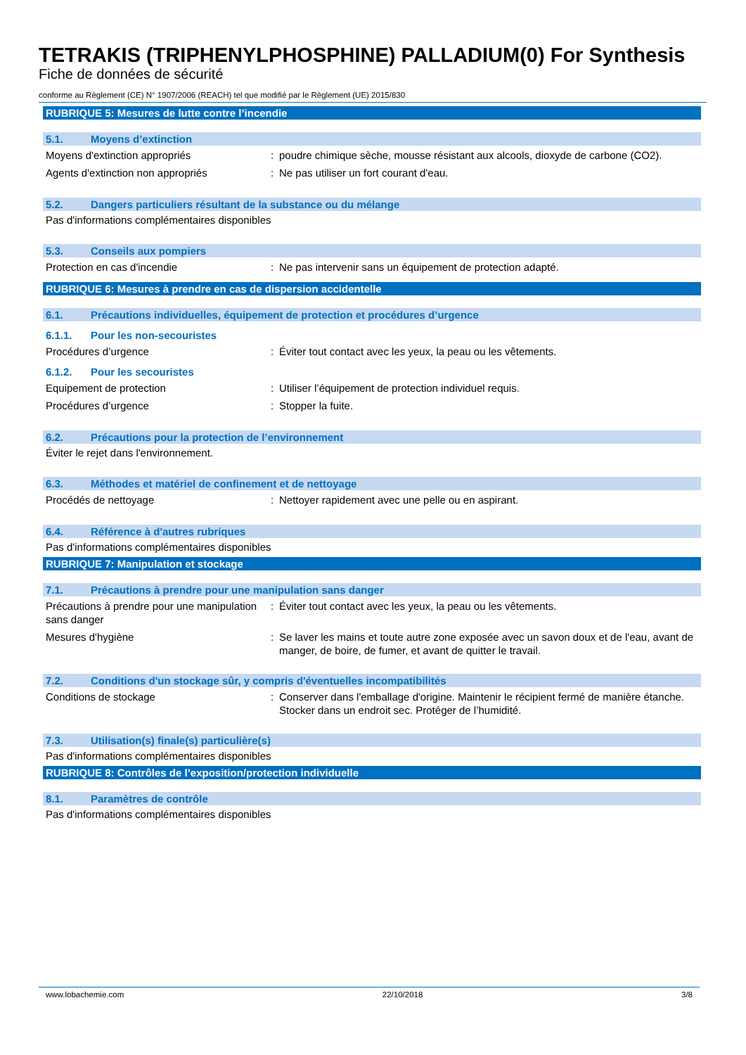TETRAKIS (TRIPHENYLPHOSPHINE) PALLADIUM(0) For Synthesis
Fiche de données de sécurité
conforme au Règlement (CE) N° 1907/2006 (REACH) tel que modifié par le Règlement (UE) 2015/830
RUBRIQUE 5: Mesures de lutte contre l’incendie
5.1. Moyens d’extinction
Moyens d'extinction appropriés : poudre chimique sèche, mousse résistant aux alcools, dioxyde de carbone (CO2).
Agents d'extinction non appropriés : Ne pas utiliser un fort courant d'eau.
5.2. Dangers particuliers résultant de la substance ou du mélange
Pas d'informations complémentaires disponibles
5.3. Conseils aux pompiers
Protection en cas d'incendie : Ne pas intervenir sans un équipement de protection adapté.
RUBRIQUE 6: Mesures à prendre en cas de dispersion accidentelle
6.1. Précautions individuelles, équipement de protection et procédures d’urgence
6.1.1. Pour les non-secouristes
Procédures d’urgence : Éviter tout contact avec les yeux, la peau ou les vêtements.
6.1.2. Pour les secouristes
Equipement de protection : Utiliser l’équipement de protection individuel requis.
Procédures d’urgence : Stopper la fuite.
6.2. Précautions pour la protection de l’environnement
Éviter le rejet dans l'environnement.
6.3. Méthodes et matériel de confinement et de nettoyage
Procédés de nettoyage : Nettoyer rapidement avec une pelle ou en aspirant.
6.4. Référence à d'autres rubriques
Pas d'informations complémentaires disponibles
RUBRIQUE 7: Manipulation et stockage
7.1. Précautions à prendre pour une manipulation sans danger
Précautions à prendre pour une manipulation sans danger
: Éviter tout contact avec les yeux, la peau ou les vêtements.
Mesures d'hygiène : Se laver les mains et toute autre zone exposée avec un savon doux et de l'eau, avant de manger, de boire, de fumer, et avant de quitter le travail.
7.2. Conditions d'un stockage sûr, y compris d'éventuelles incompatibilités
Conditions de stockage : Conserver dans l'emballage d'origine. Maintenir le récipient fermé de manière étanche. Stocker dans un endroit sec. Protéger de l’humidité.
7.3. Utilisation(s) finale(s) particulière(s)
Pas d'informations complémentaires disponibles
RUBRIQUE 8: Contrôles de l’exposition/protection individuelle
8.1. Paramètres de contrôle
Pas d'informations complémentaires disponibles
www.lobachemie.com 22/10/2018 3/8